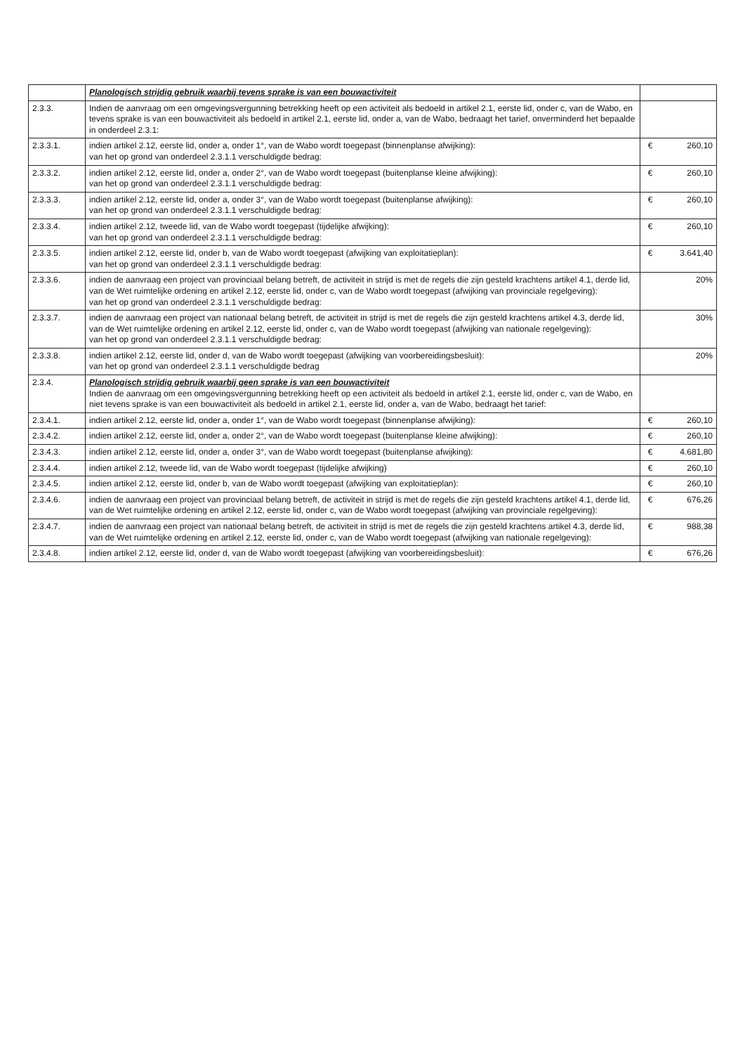| | Planologisch strijdig gebruik waarbij tevens sprake is van een bouwactiviteit | | |
| 2.3.3. | Indien de aanvraag om een omgevingsvergunning betrekking heeft op een activiteit als bedoeld in artikel 2.1, eerste lid, onder c, van de Wabo, en tevens sprake is van een bouwactiviteit als bedoeld in artikel 2.1, eerste lid, onder a, van de Wabo, bedraagt het tarief, onverminderd het bepaalde in onderdeel 2.3.1: | | |
| 2.3.3.1. | indien artikel 2.12, eerste lid, onder a, onder 1°, van de Wabo wordt toegepast (binnenplanse afwijking): van het op grond van onderdeel 2.3.1.1 verschuldigde bedrag: | € | 260,10 |
| 2.3.3.2. | indien artikel 2.12, eerste lid, onder a, onder 2°, van de Wabo wordt toegepast (buitenplanse kleine afwijking): van het op grond van onderdeel 2.3.1.1 verschuldigde bedrag: | € | 260,10 |
| 2.3.3.3. | indien artikel 2.12, eerste lid, onder a, onder 3°, van de Wabo wordt toegepast (buitenplanse afwijking): van het op grond van onderdeel 2.3.1.1 verschuldigde bedrag: | € | 260,10 |
| 2.3.3.4. | indien artikel 2.12, tweede lid, van de Wabo wordt toegepast (tijdelijke afwijking): van het op grond van onderdeel 2.3.1.1 verschuldigde bedrag: | € | 260,10 |
| 2.3.3.5. | indien artikel 2.12, eerste lid, onder b, van de Wabo wordt toegepast (afwijking van exploitatieplan): van het op grond van onderdeel 2.3.1.1 verschuldigde bedrag: | € | 3.641,40 |
| 2.3.3.6. | indien de aanvraag een project van provinciaal belang betreft, de activiteit in strijd is met de regels die zijn gesteld krachtens artikel 4.1, derde lid, van de Wet ruimtelijke ordening en artikel 2.12, eerste lid, onder c, van de Wabo wordt toegepast (afwijking van provinciale regelgeving): van het op grond van onderdeel 2.3.1.1 verschuldigde bedrag: | | 20% |
| 2.3.3.7. | indien de aanvraag een project van nationaal belang betreft, de activiteit in strijd is met de regels die zijn gesteld krachtens artikel 4.3, derde lid, van de Wet ruimtelijke ordening en artikel 2.12, eerste lid, onder c, van de Wabo wordt toegepast (afwijking van nationale regelgeving): van het op grond van onderdeel 2.3.1.1 verschuldigde bedrag: | | 30% |
| 2.3.3.8. | indien artikel 2.12, eerste lid, onder d, van de Wabo wordt toegepast (afwijking van voorbereidingsbesluit): van het op grond van onderdeel 2.3.1.1 verschuldigde bedrag | | 20% |
| 2.3.4. | Planologisch strijdig gebruik waarbij geen sprake is van een bouwactiviteit Indien de aanvraag om een omgevingsvergunning betrekking heeft op een activiteit als bedoeld in artikel 2.1, eerste lid, onder c, van de Wabo, en niet tevens sprake is van een bouwactiviteit als bedoeld in artikel 2.1, eerste lid, onder a, van de Wabo, bedraagt het tarief: | | |
| 2.3.4.1. | indien artikel 2.12, eerste lid, onder a, onder 1°, van de Wabo wordt toegepast (binnenplanse afwijking): | € | 260,10 |
| 2.3.4.2. | indien artikel 2.12, eerste lid, onder a, onder 2°, van de Wabo wordt toegepast (buitenplanse kleine afwijking): | € | 260,10 |
| 2.3.4.3. | indien artikel 2.12, eerste lid, onder a, onder 3°, van de Wabo wordt toegepast (buitenplanse afwijking): | € | 4.681,80 |
| 2.3.4.4. | indien artikel 2.12, tweede lid, van de Wabo wordt toegepast (tijdelijke afwijking) | € | 260,10 |
| 2.3.4.5. | indien artikel 2.12, eerste lid, onder b, van de Wabo wordt toegepast (afwijking van exploitatieplan): | € | 260,10 |
| 2.3.4.6. | indien de aanvraag een project van provinciaal belang betreft, de activiteit in strijd is met de regels die zijn gesteld krachtens artikel 4.1, derde lid, van de Wet ruimtelijke ordening en artikel 2.12, eerste lid, onder c, van de Wabo wordt toegepast (afwijking van provinciale regelgeving): | € | 676,26 |
| 2.3.4.7. | indien de aanvraag een project van nationaal belang betreft, de activiteit in strijd is met de regels die zijn gesteld krachtens artikel 4.3, derde lid, van de Wet ruimtelijke ordening en artikel 2.12, eerste lid, onder c, van de Wabo wordt toegepast (afwijking van nationale regelgeving): | € | 988,38 |
| 2.3.4.8. | indien artikel 2.12, eerste lid, onder d, van de Wabo wordt toegepast (afwijking van voorbereidingsbesluit): | € | 676,26 |